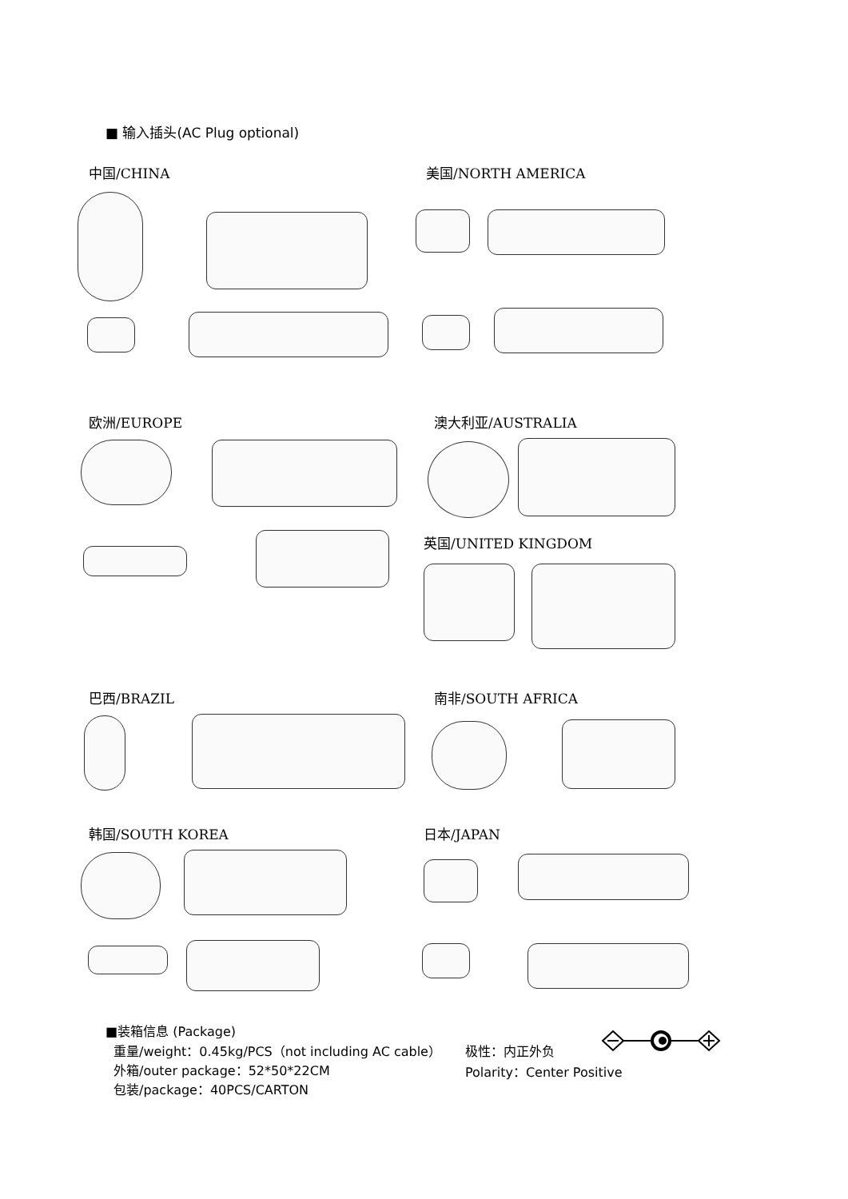■ 输入插头(AC Plug optional)
中国/CHINA 美国/NORTH AMERICA
欧洲/EUROPE 澳大利亚/AUSTRALIA
英国/UNITED KINGDOM
巴西/BRAZIL 南非/SOUTH AFRICA
韩国/SOUTH KOREA 日本/JAPAN
■装箱信息 (Package)
重量/weight：0.45kg/PCS（not including AC cable）
外箱/outer package：52*50*22CM
包装/package：40PCS/CARTON
极性：内正外负
Polarity：Center Positive